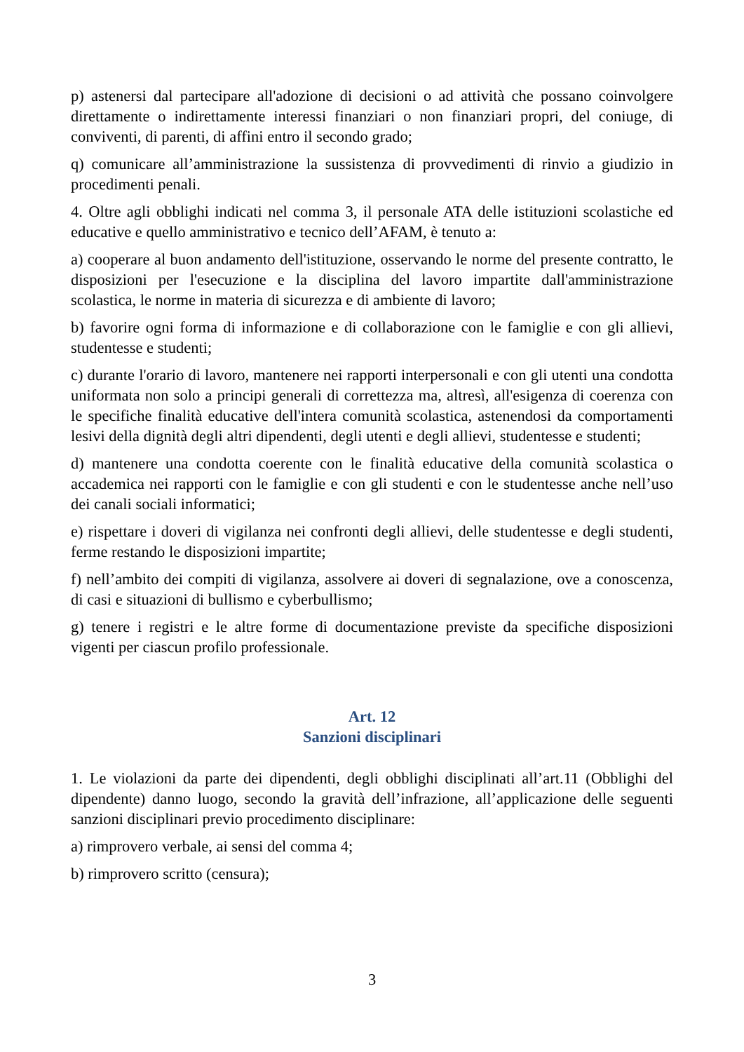p) astenersi dal partecipare all'adozione di decisioni o ad attività che possano coinvolgere direttamente o indirettamente interessi finanziari o non finanziari propri, del coniuge, di conviventi, di parenti, di affini entro il secondo grado;
q) comunicare all’amministrazione la sussistenza di provvedimenti di rinvio a giudizio in procedimenti penali.
4. Oltre agli obblighi indicati nel comma 3, il personale ATA delle istituzioni scolastiche ed educative e quello amministrativo e tecnico dell’AFAM, è tenuto a:
a) cooperare al buon andamento dell'istituzione, osservando le norme del presente contratto, le disposizioni per l'esecuzione e la disciplina del lavoro impartite dall'amministrazione scolastica, le norme in materia di sicurezza e di ambiente di lavoro;
b) favorire ogni forma di informazione e di collaborazione con le famiglie e con gli allievi, studentesse e studenti;
c) durante l'orario di lavoro, mantenere nei rapporti interpersonali e con gli utenti una condotta uniformata non solo a principi generali di correttezza ma, altresì, all'esigenza di coerenza con le specifiche finalità educative dell'intera comunità scolastica, astenendosi da comportamenti lesivi della dignità degli altri dipendenti, degli utenti e degli allievi, studentesse e studenti;
d) mantenere una condotta coerente con le finalità educative della comunità scolastica o accademica nei rapporti con le famiglie e con gli studenti e con le studentesse anche nell’uso dei canali sociali informatici;
e) rispettare i doveri di vigilanza nei confronti degli allievi, delle studentesse e degli studenti, ferme restando le disposizioni impartite;
f) nell’ambito dei compiti di vigilanza, assolvere ai doveri di segnalazione, ove a conoscenza, di casi e situazioni di bullismo e cyberbullismo;
g) tenere i registri e le altre forme di documentazione previste da specifiche disposizioni vigenti per ciascun profilo professionale.
Art. 12
Sanzioni disciplinari
1. Le violazioni da parte dei dipendenti, degli obblighi disciplinati all’art.11 (Obblighi del dipendente) danno luogo, secondo la gravità dell’infrazione, all’applicazione delle seguenti sanzioni disciplinari previo procedimento disciplinare:
a) rimprovero verbale, ai sensi del comma 4;
b) rimprovero scritto (censura);
3